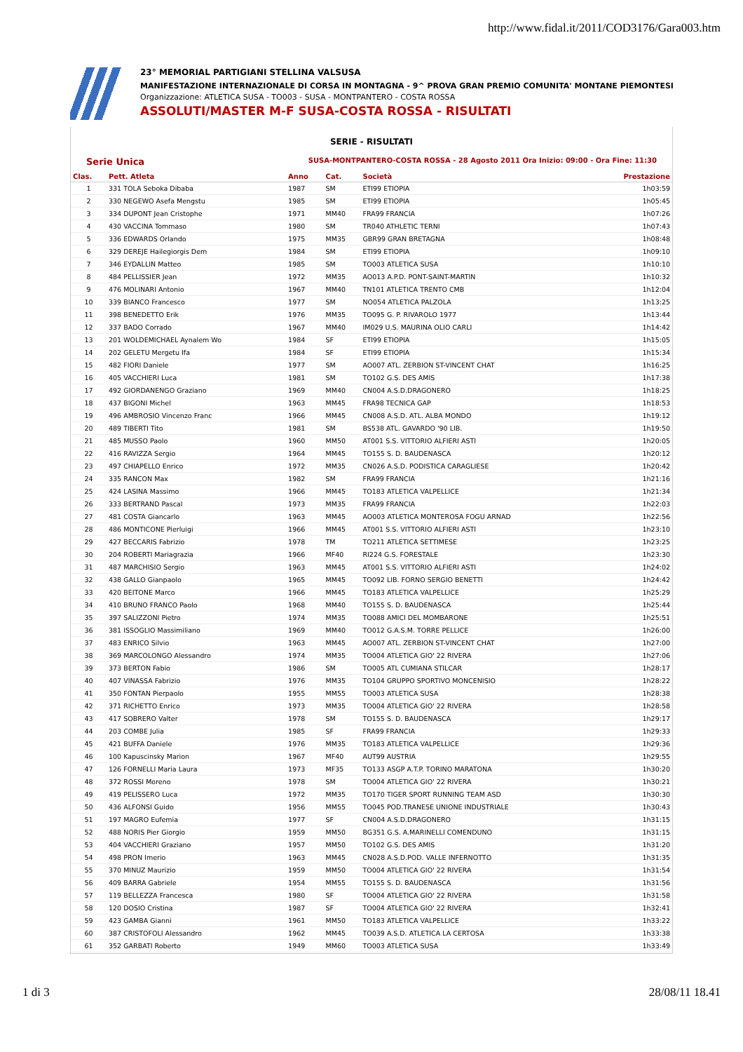http://www.fidal.it/2011/COD3176/Gara003.htm
23° MEMORIAL PARTIGIANI STELLINA VALSUSA
MANIFESTAZIONE INTERNAZIONALE DI CORSA IN MONTAGNA - 9^ PROVA GRAN PREMIO COMUNITA' MONTANE PIEMONTESI
Organizzazione: ATLETICA SUSA - TO003 - SUSA - MONTPANTERO - COSTA ROSSA
ASSOLUTI/MASTER M-F SUSA-COSTA ROSSA - RISULTATI
SERIE - RISULTATI
Serie Unica SUSA-MONTPANTERO-COSTA ROSSA - 28 Agosto 2011 Ora Inizio: 09:00 - Ora Fine: 11:30
| Clas. | Pett. Atleta | Anno | Cat. | Società | Prestazione |
| --- | --- | --- | --- | --- | --- |
| 1 | 331 TOLA Seboka Dibaba | 1987 | SM | ETI99 ETIOPIA | 1h03:59 |
| 2 | 330 NEGEWO Asefa Mengstu | 1985 | SM | ETI99 ETIOPIA | 1h05:45 |
| 3 | 334 DUPONT Jean Cristophe | 1971 | MM40 | FRA99 FRANCIA | 1h07:26 |
| 4 | 430 VACCINA Tommaso | 1980 | SM | TR040 ATHLETIC TERNI | 1h07:43 |
| 5 | 336 EDWARDS Orlando | 1975 | MM35 | GBR99 GRAN BRETAGNA | 1h08:48 |
| 6 | 329 DEREJE Hailegiorgis Dem | 1984 | SM | ETI99 ETIOPIA | 1h09:10 |
| 7 | 346 EYDALLIN Matteo | 1985 | SM | TO003 ATLETICA SUSA | 1h10:10 |
| 8 | 484 PELLISSIER Jean | 1972 | MM35 | AO013 A.P.D. PONT-SAINT-MARTIN | 1h10:32 |
| 9 | 476 MOLINARI Antonio | 1967 | MM40 | TN101 ATLETICA TRENTO CMB | 1h12:04 |
| 10 | 339 BIANCO Francesco | 1977 | SM | NO054 ATLETICA PALZOLA | 1h13:25 |
| 11 | 398 BENEDETTO Erik | 1976 | MM35 | TO095 G. P. RIVAROLO 1977 | 1h13:44 |
| 12 | 337 BADO Corrado | 1967 | MM40 | IM029 U.S. MAURINA OLIO CARLI | 1h14:42 |
| 13 | 201 WOLDEMICHAEL Aynalem Wo | 1984 | SF | ETI99 ETIOPIA | 1h15:05 |
| 14 | 202 GELETU Mergetu Ifa | 1984 | SF | ETI99 ETIOPIA | 1h15:34 |
| 15 | 482 FIORI Daniele | 1977 | SM | AO007 ATL. ZERBION ST-VINCENT CHAT | 1h16:25 |
| 16 | 405 VACCHIERI Luca | 1981 | SM | TO102 G.S. DES AMIS | 1h17:38 |
| 17 | 492 GIORDANENGO Graziano | 1969 | MM40 | CN004 A.S.D.DRAGONERO | 1h18:25 |
| 18 | 437 BIGONI Michel | 1963 | MM45 | FRA98 TECNICA GAP | 1h18:53 |
| 19 | 496 AMBROSIO Vincenzo Franc | 1966 | MM45 | CN008 A.S.D. ATL. ALBA MONDO | 1h19:12 |
| 20 | 489 TIBERTI Tito | 1981 | SM | BS538 ATL. GAVARDO '90 LIB. | 1h19:50 |
| 21 | 485 MUSSO Paolo | 1960 | MM50 | AT001 S.S. VITTORIO ALFIERI ASTI | 1h20:05 |
| 22 | 416 RAVIZZA Sergio | 1964 | MM45 | TO155 S. D. BAUDENASCA | 1h20:12 |
| 23 | 497 CHIAPELLO Enrico | 1972 | MM35 | CN026 A.S.D. PODISTICA CARAGLIESE | 1h20:42 |
| 24 | 335 RANCON Max | 1982 | SM | FRA99 FRANCIA | 1h21:16 |
| 25 | 424 LASINA Massimo | 1966 | MM45 | TO183 ATLETICA VALPELLICE | 1h21:34 |
| 26 | 333 BERTRAND Pascal | 1973 | MM35 | FRA99 FRANCIA | 1h22:03 |
| 27 | 481 COSTA Giancarlo | 1963 | MM45 | AO003 ATLETICA MONTEROSA FOGU ARNAD | 1h22:56 |
| 28 | 486 MONTICONE Pierluigi | 1966 | MM45 | AT001 S.S. VITTORIO ALFIERI ASTI | 1h23:10 |
| 29 | 427 BECCARIS Fabrizio | 1978 | TM | TO211 ATLETICA SETTIMESE | 1h23:25 |
| 30 | 204 ROBERTI Mariagrazia | 1966 | MF40 | RI224 G.S. FORESTALE | 1h23:30 |
| 31 | 487 MARCHISIO Sergio | 1963 | MM45 | AT001 S.S. VITTORIO ALFIERI ASTI | 1h24:02 |
| 32 | 438 GALLO Gianpaolo | 1965 | MM45 | TO092 LIB. FORNO SERGIO BENETTI | 1h24:42 |
| 33 | 420 BEITONE Marco | 1966 | MM45 | TO183 ATLETICA VALPELLICE | 1h25:29 |
| 34 | 410 BRUNO FRANCO Paolo | 1968 | MM40 | TO155 S. D. BAUDENASCA | 1h25:44 |
| 35 | 397 SALIZZONI Pietro | 1974 | MM35 | TO088 AMICI DEL MOMBARONE | 1h25:51 |
| 36 | 381 ISSOGLIO Massimiliano | 1969 | MM40 | TO012 G.A.S.M. TORRE PELLICE | 1h26:00 |
| 37 | 483 ENRICO Silvio | 1963 | MM45 | AO007 ATL. ZERBION ST-VINCENT CHAT | 1h27:00 |
| 38 | 369 MARCOLONGO Alessandro | 1974 | MM35 | TO004 ATLETICA GIO' 22 RIVERA | 1h27:06 |
| 39 | 373 BERTON Fabio | 1986 | SM | TO005 ATL CUMIANA STILCAR | 1h28:17 |
| 40 | 407 VINASSA Fabrizio | 1976 | MM35 | TO104 GRUPPO SPORTIVO MONCENISIO | 1h28:22 |
| 41 | 350 FONTAN Pierpaolo | 1955 | MM55 | TO003 ATLETICA SUSA | 1h28:38 |
| 42 | 371 RICHETTO Enrico | 1973 | MM35 | TO004 ATLETICA GIO' 22 RIVERA | 1h28:58 |
| 43 | 417 SOBRERO Valter | 1978 | SM | TO155 S. D. BAUDENASCA | 1h29:17 |
| 44 | 203 COMBE Julia | 1985 | SF | FRA99 FRANCIA | 1h29:33 |
| 45 | 421 BUFFA Daniele | 1976 | MM35 | TO183 ATLETICA VALPELLICE | 1h29:36 |
| 46 | 100 Kapuscinsky Marion | 1967 | MF40 | AUT99 AUSTRIA | 1h29:55 |
| 47 | 126 FORNELLI Maria Laura | 1973 | MF35 | TO133 ASGP A.T.P. TORINO MARATONA | 1h30:20 |
| 48 | 372 ROSSI Moreno | 1978 | SM | TO004 ATLETICA GIO' 22 RIVERA | 1h30:21 |
| 49 | 419 PELISSERO Luca | 1972 | MM35 | TO170 TIGER SPORT RUNNING TEAM ASD | 1h30:30 |
| 50 | 436 ALFONSI Guido | 1956 | MM55 | TO045 POD.TRANESE UNIONE INDUSTRIALE | 1h30:43 |
| 51 | 197 MAGRO Eufemia | 1977 | SF | CN004 A.S.D.DRAGONERO | 1h31:15 |
| 52 | 488 NORIS Pier Giorgio | 1959 | MM50 | BG351 G.S. A.MARINELLI COMENDUNO | 1h31:15 |
| 53 | 404 VACCHIERI Graziano | 1957 | MM50 | TO102 G.S. DES AMIS | 1h31:20 |
| 54 | 498 PRON Imerio | 1963 | MM45 | CN028 A.S.D.POD. VALLE INFERNOTTO | 1h31:35 |
| 55 | 370 MINUZ Maurizio | 1959 | MM50 | TO004 ATLETICA GIO' 22 RIVERA | 1h31:54 |
| 56 | 409 BARRA Gabriele | 1954 | MM55 | TO155 S. D. BAUDENASCA | 1h31:56 |
| 57 | 119 BELLEZZA Francesca | 1980 | SF | TO004 ATLETICA GIO' 22 RIVERA | 1h31:58 |
| 58 | 120 DOSIO Cristina | 1987 | SF | TO004 ATLETICA GIO' 22 RIVERA | 1h32:41 |
| 59 | 423 GAMBA Gianni | 1961 | MM50 | TO183 ATLETICA VALPELLICE | 1h33:22 |
| 60 | 387 CRISTOFOLI Alessandro | 1962 | MM45 | TO039 A.S.D. ATLETICA LA CERTOSA | 1h33:38 |
| 61 | 352 GARBATI Roberto | 1949 | MM60 | TO003 ATLETICA SUSA | 1h33:49 |
1 di 3 28/08/11 18.41